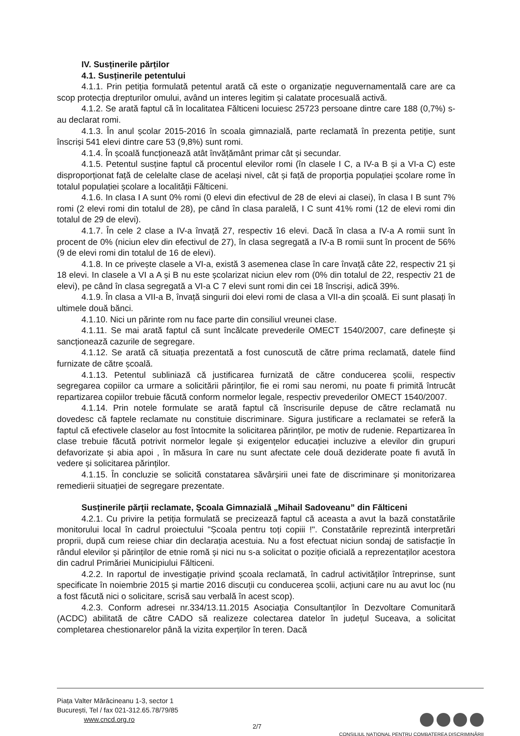IV. Susținerile părților
4.1. Susținerile petentului
4.1.1. Prin petiția formulată petentul arată că este o organizație neguvernamentală care are ca scop protecția drepturilor omului, având un interes legitim și calatate procesuală activă.
4.1.2. Se arată faptul că în localitatea Fălticeni locuiesc 25723 persoane dintre care 188 (0,7%) s-au declarat romi.
4.1.3. În anul școlar 2015-2016 în scoala gimnazială, parte reclamată în prezenta petiție, sunt înscriși 541 elevi dintre care 53 (9,8%) sunt romi.
4.1.4. În școală funcționează atât învățământ primar cât și secundar.
4.1.5. Petentul susține faptul că procentul elevilor romi (în clasele I C, a IV-a B și a VI-a C) este disproporționat față de celelalte clase de același nivel, cât și față de proporția populației școlare rome în totalul populației școlare a localității Fălticeni.
4.1.6. In clasa I A sunt 0% romi (0 elevi din efectivul de 28 de elevi ai clasei), în clasa I B sunt 7% romi (2 elevi romi din totalul de 28), pe când în clasa paralelă, I C sunt 41% romi (12 de elevi romi din totalul de 29 de elevi).
4.1.7. În cele 2 clase a IV-a învață 27, respectiv 16 elevi. Dacă în clasa a IV-a A romii sunt în procent de 0% (niciun elev din efectivul de 27), în clasa segregată a IV-a B romii sunt în procent de 56% (9 de elevi romi din totalul de 16 de elevi).
4.1.8. In ce privește clasele a VI-a, există 3 asemenea clase în care învață câte 22, respectiv 21 și 18 elevi. In clasele a VI a A și B nu este școlarizat niciun elev rom (0% din totalul de 22, respectiv 21 de elevi), pe când în clasa segregată a VI-a C 7 elevi sunt romi din cei 18 înscriși, adică 39%.
4.1.9. În clasa a VII-a B, învață singurii doi elevi romi de clasa a VII-a din școală. Ei sunt plasați în ultimele două bănci.
4.1.10. Nici un părinte rom nu face parte din consiliul vreunei clase.
4.1.11. Se mai arată faptul că sunt încălcate prevederile OMECT 1540/2007, care definește și sancționează cazurile de segregare.
4.1.12. Se arată că situația prezentată a fost cunoscută de către prima reclamată, datele fiind furnizate de către școală.
4.1.13. Petentul subliniază că justificarea furnizată de către conducerea școlii, respectiv segregarea copiilor ca urmare a solicitării părinților, fie ei romi sau neromi, nu poate fi primită întrucât repartizarea copiilor trebuie făcută conform normelor legale, respectiv prevederilor OMECT 1540/2007.
4.1.14. Prin notele formulate se arată faptul că înscrisurile depuse de către reclamată nu dovedesc că faptele reclamate nu constituie discriminare. Sigura justificare a reclamatei se referă la faptul că efectivele claselor au fost întocmite la solicitarea părinților, pe motiv de rudenie. Repartizarea în clase trebuie făcută potrivit normelor legale și exigențelor educației incluzive a elevilor din grupuri defavorizate și abia apoi , în măsura în care nu sunt afectate cele două deziderate poate fi avută în vedere și solicitarea părinților.
4.1.15. În concluzie se solicită constatarea săvârșirii unei fate de discriminare și monitorizarea remedierii situației de segregare prezentate.
Susținerile părții reclamate, Școala Gimnazială „Mihail Sadoveanu” din Fălticeni
4.2.1. Cu privire la petiția formulată se precizează faptul că aceasta a avut la bază constatările monitorului local în cadrul proiectului "Școala pentru toți copiii !". Constatările reprezintă interpretări proprii, după cum reiese chiar din declarația acestuia. Nu a fost efectuat niciun sondaj de satisfacție în rândul elevilor și părinților de etnie romă și nici nu s-a solicitat o poziție oficială a reprezentaților acestora din cadrul Primăriei Municipiului Fălticeni.
4.2.2. In raportul de investigație privind școala reclamată, în cadrul activităților întreprinse, sunt specificate în noiembrie 2015 și martie 2016 discuții cu conducerea școlii, acțiuni care nu au avut loc (nu a fost făcută nici o solicitare, scrisă sau verbală în acest scop).
4.2.3. Conform adresei nr.334/13.11.2015 Asociația Consultanților în Dezvoltare Comunitară (ACDC) abilitată de către CADO să realizeze colectarea datelor în județul Suceava, a solicitat completarea chestionarelor până la vizita experților în teren. Dacă
Piața Valter Mărăcineanu 1-3, sector 1
București, Tel / fax 021-312.65.78/79/85
www.cncd.org.ro
CONSILIUL NAȚIONAL PENTRU COMBATEREA DISCRIMINĂRII
2/7